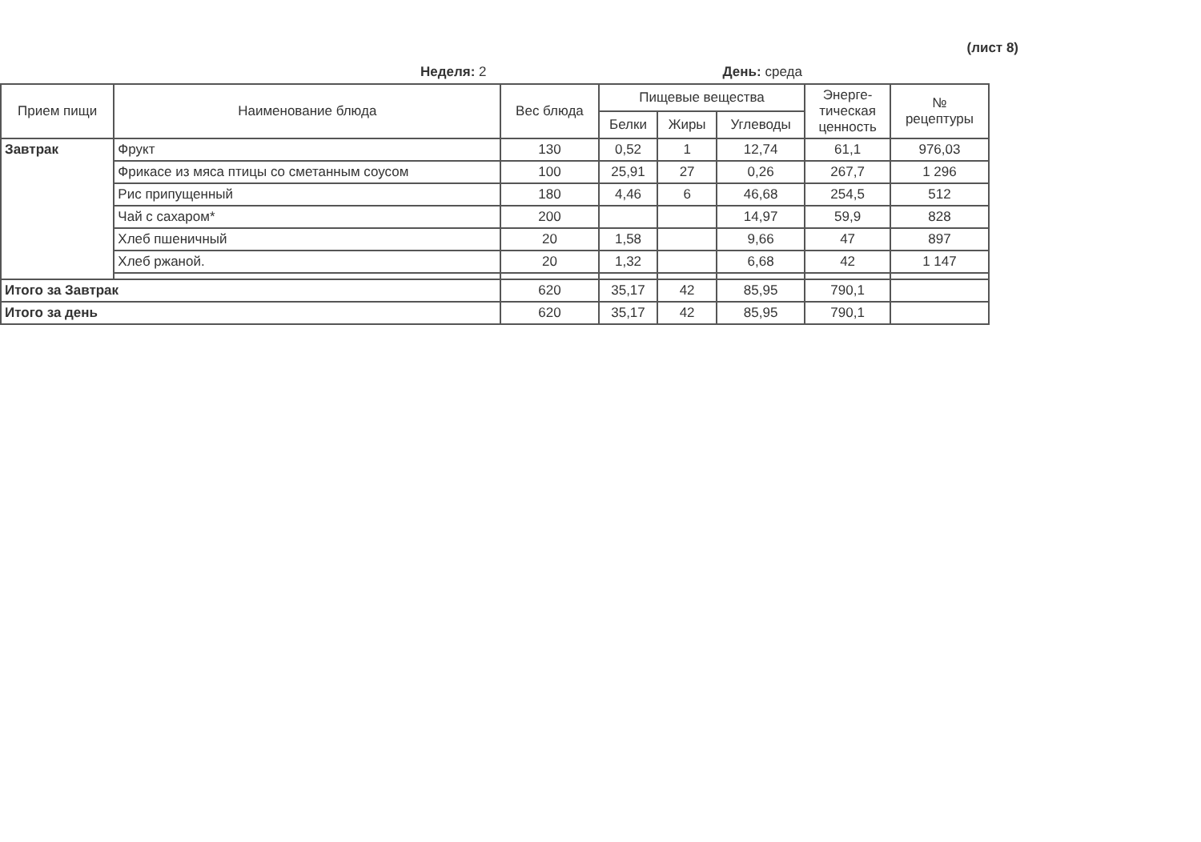(лист 8)
Неделя: 2 День: среда
| Прием пищи | Наименование блюда | Вес блюда | Пищевые вещества | | | Энерге- тическая ценность | № рецептуры |
| --- | --- | --- | --- | --- | --- | --- | --- |
| | | | Белки | Жиры | Углеводы | | |
| Завтрак | Фрукт | 130 | 0,52 | 1 | 12,74 | 61,1 | 976,03 |
| | Фрикасе из мяса птицы со сметанным соусом | 100 | 25,91 | 27 | 0,26 | 267,7 | 1 296 |
| | Рис припущенный | 180 | 4,46 | 6 | 46,68 | 254,5 | 512 |
| | Чай с сахаром* | 200 | | | 14,97 | 59,9 | 828 |
| | Хлеб пшеничный | 20 | 1,58 | | 9,66 | 47 | 897 |
| | Хлеб ржаной. | 20 | 1,32 | | 6,68 | 42 | 1 147 |
| Итого за Завтрак | | 620 | 35,17 | 42 | 85,95 | 790,1 | |
| Итого за день | | 620 | 35,17 | 42 | 85,95 | 790,1 | |